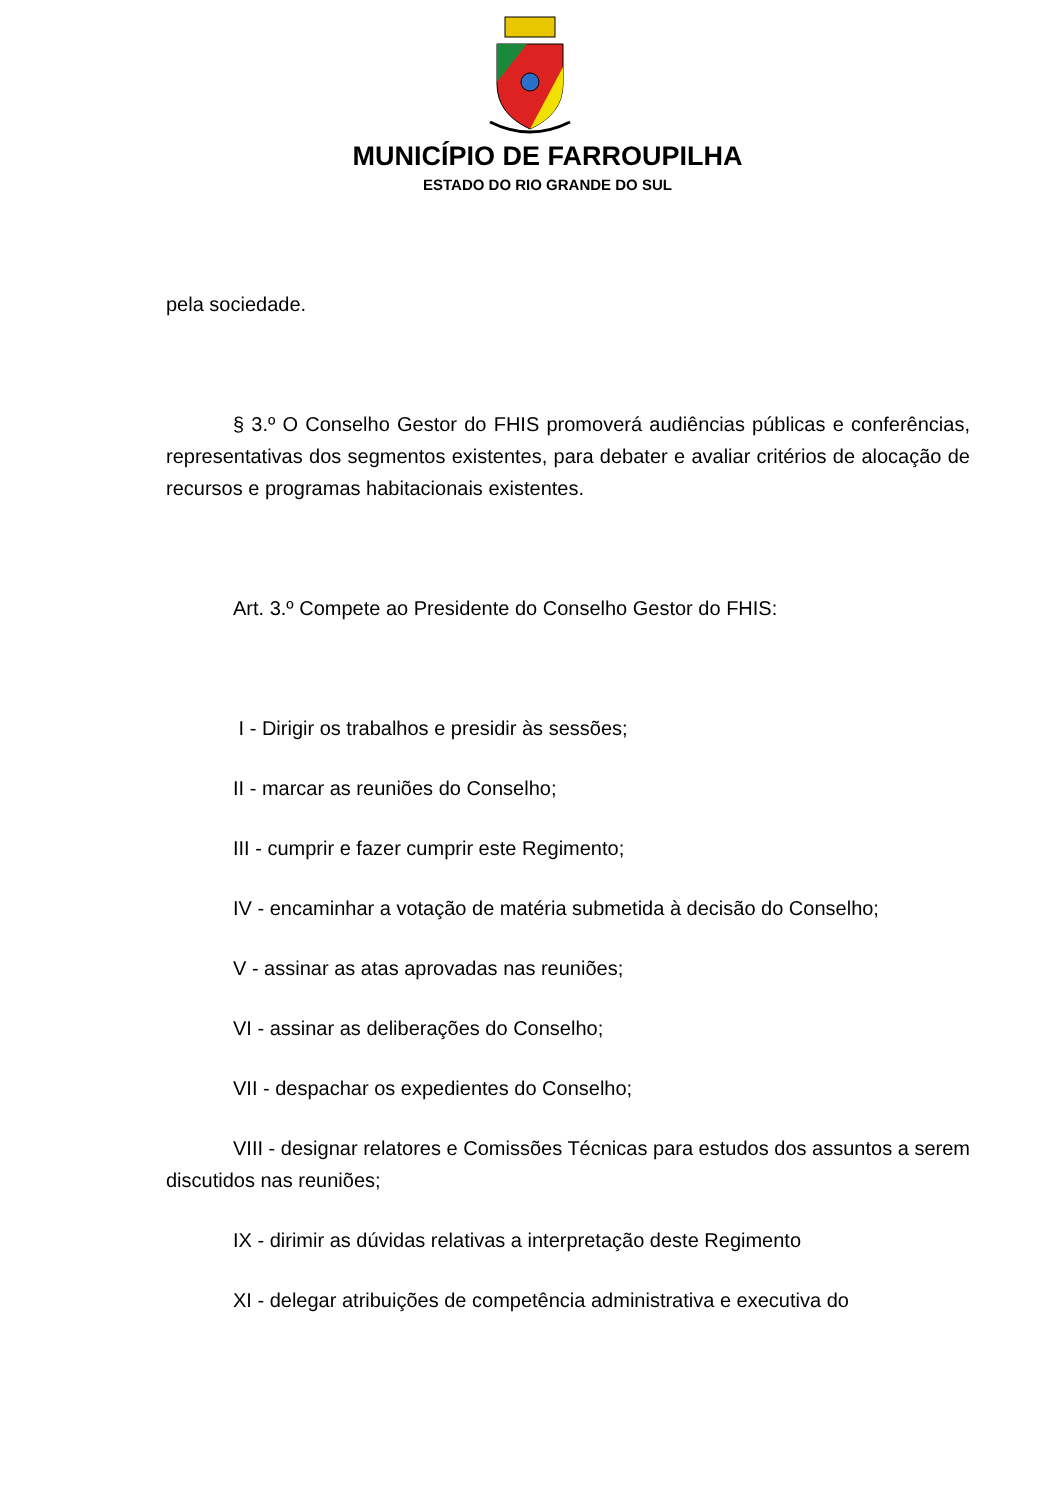MUNICÍPIO DE FARROUPILHA
ESTADO DO RIO GRANDE DO SUL
pela sociedade.
§ 3.º O Conselho Gestor do FHIS promoverá audiências públicas e conferências, representativas dos segmentos existentes, para debater e avaliar critérios de alocação de recursos e programas habitacionais existentes.
Art. 3.º Compete ao Presidente do Conselho Gestor do FHIS:
I - Dirigir os trabalhos e presidir às sessões;
II - marcar as reuniões do Conselho;
III - cumprir e fazer cumprir este Regimento;
IV - encaminhar a votação de matéria submetida à decisão do Conselho;
V - assinar as atas aprovadas nas reuniões;
VI - assinar as deliberações do Conselho;
VII - despachar os expedientes do Conselho;
VIII - designar relatores e Comissões Técnicas para estudos dos assuntos a serem discutidos nas reuniões;
IX - dirimir as dúvidas relativas a interpretação deste Regimento
XI - delegar atribuições de competência administrativa e executiva do